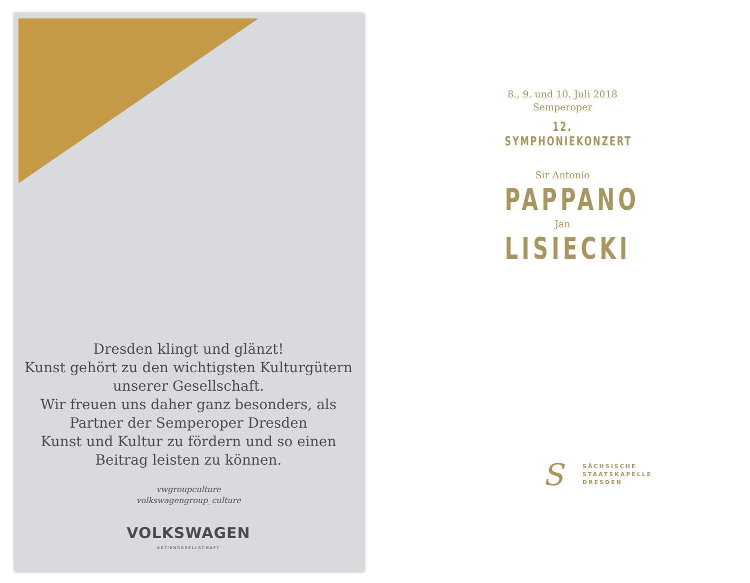Dresden klingt und glänzt!
Kunst gehört zu den wichtigsten Kulturgütern
unserer Gesellschaft.
Wir freuen uns daher ganz besonders, als
Partner der Semperoper Dresden
Kunst und Kultur zu fördern und so einen
Beitrag leisten zu können.
vwgroupculture
volkswagengroup_culture
VOLKSWAGEN
AKTIENGESELLSCHAFT
8., 9. und 10. Juli 2018
Semperoper
12. SYMPHONIEKONZERT
Sir Antonio
PAPPANO
Jan
LISIECKI
S
SÄCHSISCHE
STAATSKAPELLE
DRESDEN